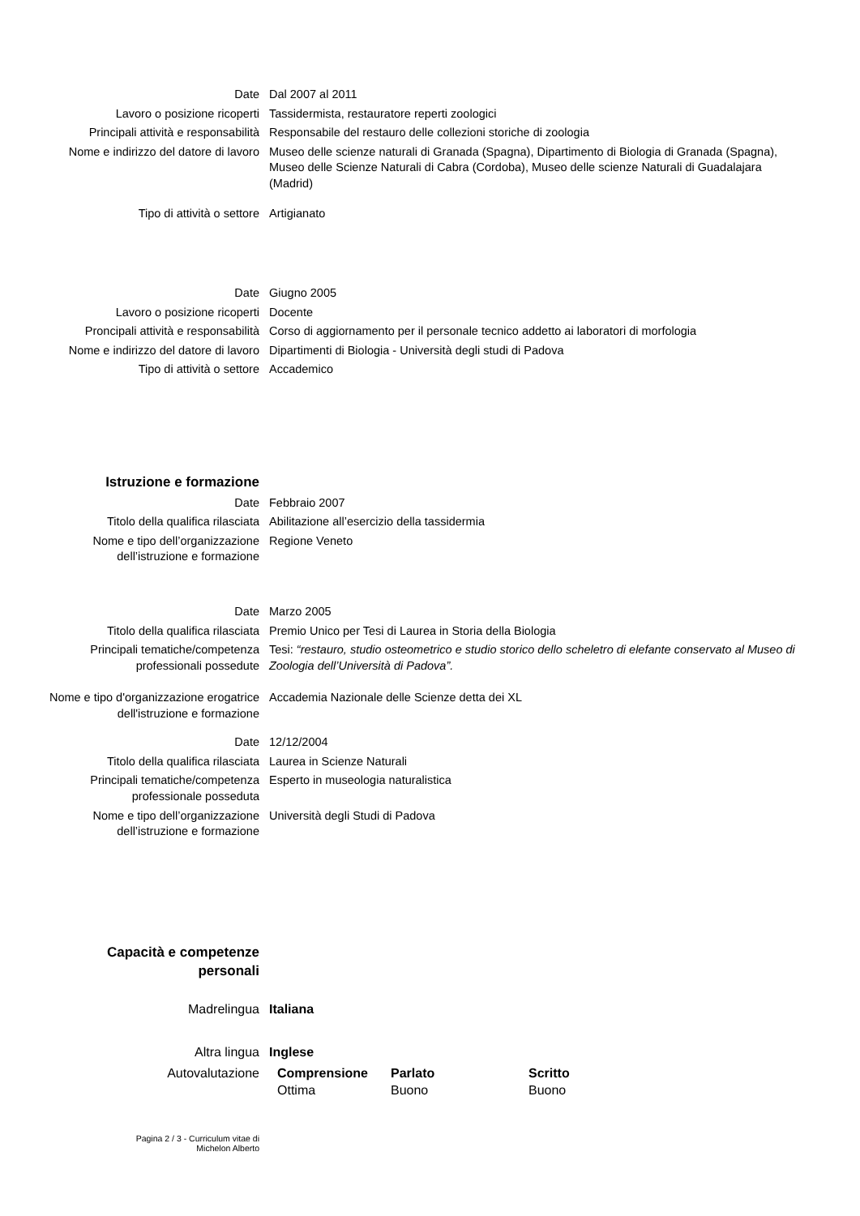| Date | Dal 2007 al 2011 |
| Lavoro o posizione ricoperti | Tassidermista, restauratore reperti zoologici |
| Principali attività e responsabilità | Responsabile del restauro delle collezioni storiche di zoologia |
| Nome e indirizzo del datore di lavoro | Museo delle scienze naturali di Granada (Spagna), Dipartimento di Biologia di Granada (Spagna), Museo delle Scienze Naturali di Cabra (Cordoba), Museo delle scienze Naturali di Guadalajara (Madrid) |
| Tipo di attività o settore | Artigianato |
| Date | Giugno 2005 |
| Lavoro o posizione ricoperti | Docente |
| Proncipali attività e responsabilità | Corso di aggiornamento per il personale tecnico addetto ai laboratori di morfologia |
| Nome e indirizzo del datore di lavoro | Dipartimenti di Biologia - Università degli studi di Padova |
| Tipo di attività o settore | Accademico |
| Istruzione e formazione | |
| Date | Febbraio 2007 |
| Titolo della qualifica rilasciata | Abilitazione all’esercizio della tassidermia |
| Nome e tipo dell’organizzazione dell’istruzione e formazione | Regione Veneto |
| Date | Marzo 2005 |
| Titolo della qualifica rilasciata | Premio Unico per Tesi di Laurea in Storia della Biologia |
| Principali tematiche/competenza professionali possedute | Tesi: “restauro, studio osteometrico e studio storico dello scheletro di elefante conservato al Museo di Zoologia dell’Università di Padova”. |
| Nome e tipo d'organizzazione erogatrice dell'istruzione e formazione | Accademia Nazionale delle Scienze detta dei XL |
| Date | 12/12/2004 |
| Titolo della qualifica rilasciata | Laurea in Scienze Naturali |
| Principali tematiche/competenza professionale posseduta | Esperto in museologia naturalistica |
| Nome e tipo dell’organizzazione dell’istruzione e formazione | Università degli Studi di Padova |
| Capacità e competenze personali | |
| Madrelingua | Italiana | | |
| Altra lingua | Inglese | | |
| Autovalutazione | Comprensione Ottima | Parlato Buono | Scritto Buono |
Pagina 2 / 3 - Curriculum vitae di
Michelon Alberto